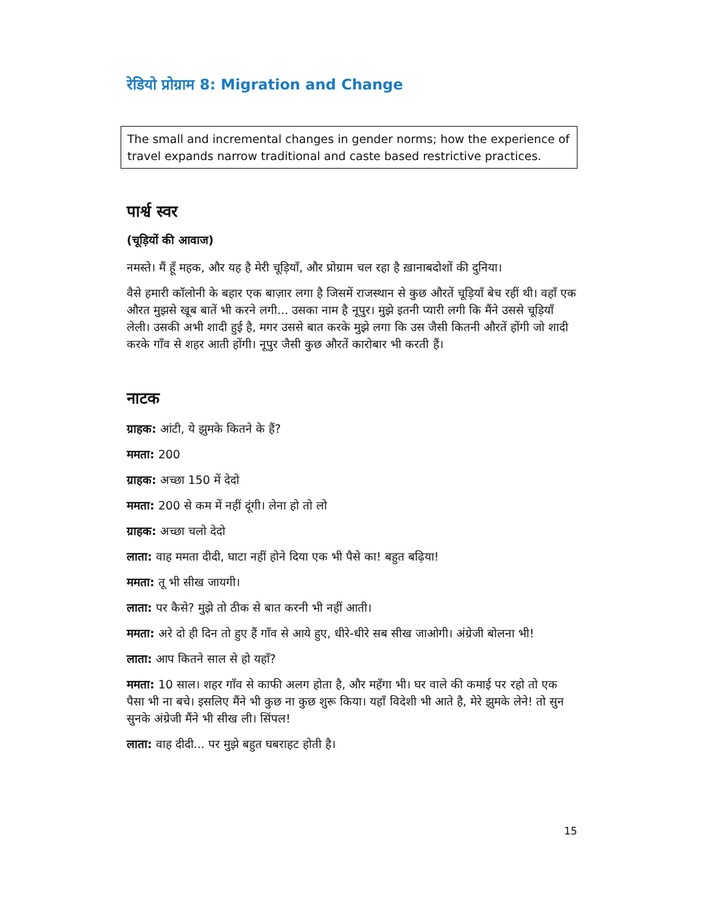रेडियो प्रोग्राम 8: Migration and Change
The small and incremental changes in gender norms; how the experience of travel expands narrow traditional and caste based restrictive practices.
पार्श्व स्वर
(चूड़ियों की आवाज)
नमस्ते। मैं हूँ महक, और यह है मेरी चूड़ियाँ, और प्रोग्राम चल रहा है ख़ानाबदोशों की दुनिया।
वैसे हमारी कॉलोनी के बहार एक बाज़ार लगा है जिसमें राजस्थान से कुछ औरतें चूड़ियाँ बेच रहीं थी। वहाँ एक औरत मुझसे खूब बातें भी करने लगी... उसका नाम है नूपुर। मुझे इतनी प्यारी लगी कि मैंने उससे चूड़ियाँ लेली। उसकी अभी शादी हुई है, मगर उससे बात करके मुझे लगा कि उस जैसी कितनी औरतें होंगी जो शादी करके गाँव से शहर आती होंगी। नूपुर जैसी कुछ औरतें कारोबार भी करती हैं।
नाटक
ग्राहक: आंटी, ये झुमके कितने के हैं?
ममता: 200
ग्राहक: अच्छा 150 में देदो
ममता: 200 से कम में नहीं दूंगी। लेना हो तो लो
ग्राहक: अच्छा चलो देदो
लाता: वाह ममता दीदी, घाटा नहीं होने दिया एक भी पैसे का! बहुत बढ़िया!
ममता: तू भी सीख जायगी।
लाता: पर कैसे? मुझे तो ठीक से बात करनी भी नहीं आती।
ममता: अरे दो ही दिन तो हुए हैं गाँव से आये हुए, धीरे-धीरे सब सीख जाओगी। अंग्रेजी बोलना भी!
लाता: आप कितने साल से हो यहाँ?
ममता: 10 साल। शहर गाँव से काफी अलग होता है, और महँगा भी। घर वाले की कमाई पर रहो तो एक पैसा भी ना बचे। इसलिए मैंने भी कुछ ना कुछ शुरू किया। यहाँ विदेशी भी आते है, मेरे झुमके लेने! तो सुन सुनके अंग्रेजी मैंने भी सीख ली। सिंपल!
लाता: वाह दीदी... पर मुझे बहुत घबराहट होती है।
15